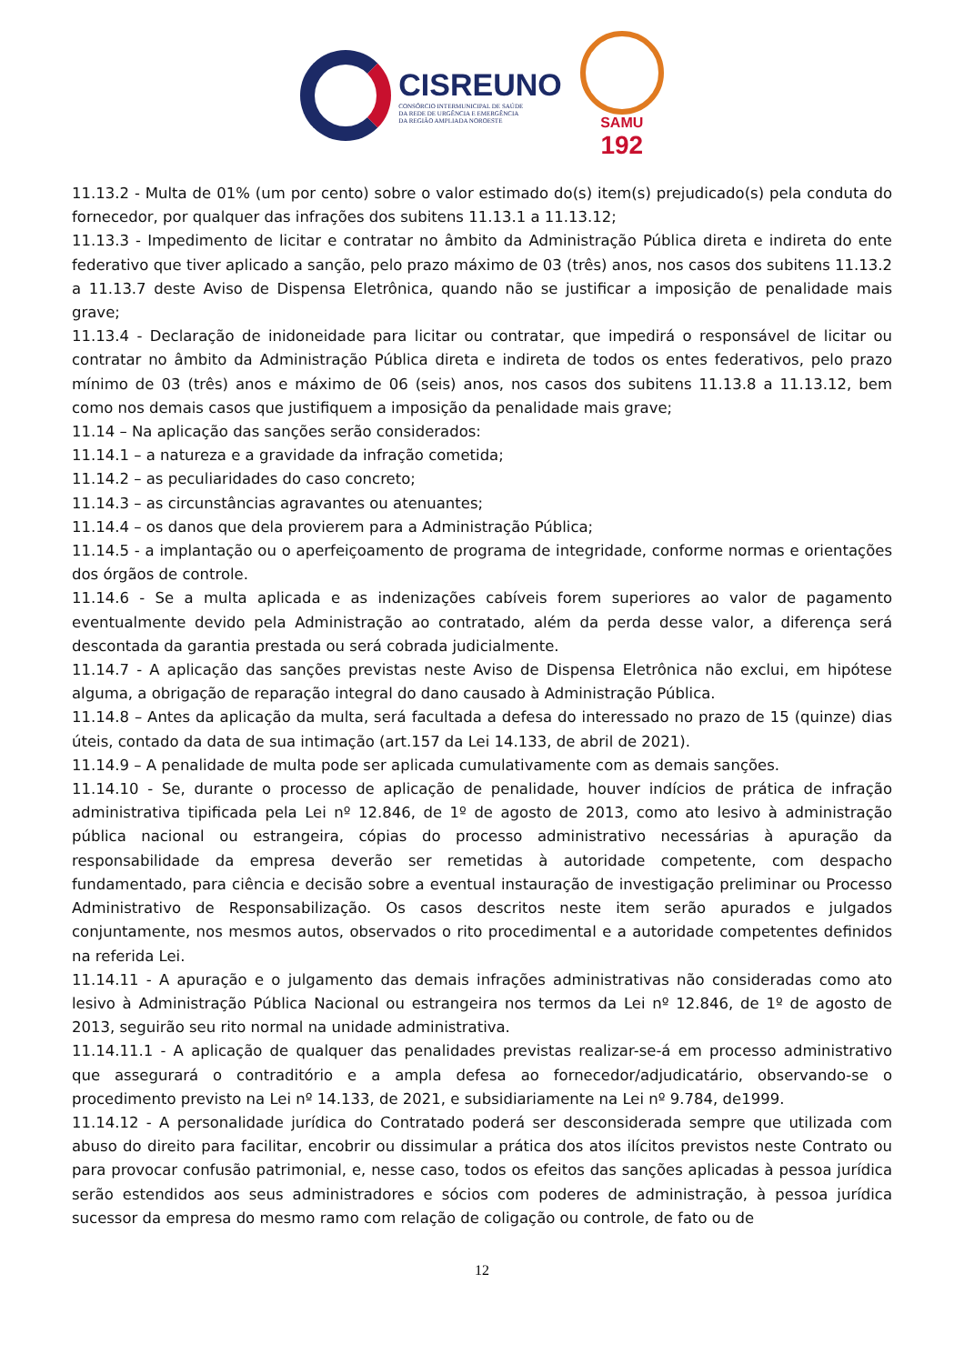CISREUNO
CONSÓRCIO INTERMUNICIPAL DE SAÚDE
DA REDE DE URGÊNCIA E EMERGÊNCIA
DA REGIÃO AMPLIADA NOROESTE
SAMU
192
11.13.2 - Multa de 01% (um por cento) sobre o valor estimado do(s) item(s) prejudicado(s) pela conduta do fornecedor, por qualquer das infrações dos subitens 11.13.1 a 11.13.12;
11.13.3 - Impedimento de licitar e contratar no âmbito da Administração Pública direta e indireta do ente federativo que tiver aplicado a sanção, pelo prazo máximo de 03 (três) anos, nos casos dos subitens 11.13.2 a 11.13.7 deste Aviso de Dispensa Eletrônica, quando não se justificar a imposição de penalidade mais grave;
11.13.4 - Declaração de inidoneidade para licitar ou contratar, que impedirá o responsável de licitar ou contratar no âmbito da Administração Pública direta e indireta de todos os entes federativos, pelo prazo mínimo de 03 (três) anos e máximo de 06 (seis) anos, nos casos dos subitens 11.13.8 a 11.13.12, bem como nos demais casos que justifiquem a imposição da penalidade mais grave;
11.14 – Na aplicação das sanções serão considerados:
11.14.1 – a natureza e a gravidade da infração cometida;
11.14.2 – as peculiaridades do caso concreto;
11.14.3 – as circunstâncias agravantes ou atenuantes;
11.14.4 – os danos que dela provierem para a Administração Pública;
11.14.5 - a implantação ou o aperfeiçoamento de programa de integridade, conforme normas e orientações dos órgãos de controle.
11.14.6 - Se a multa aplicada e as indenizações cabíveis forem superiores ao valor de pagamento eventualmente devido pela Administração ao contratado, além da perda desse valor, a diferença será descontada da garantia prestada ou será cobrada judicialmente.
11.14.7 - A aplicação das sanções previstas neste Aviso de Dispensa Eletrônica não exclui, em hipótese alguma, a obrigação de reparação integral do dano causado à Administração Pública.
11.14.8 – Antes da aplicação da multa, será facultada a defesa do interessado no prazo de 15 (quinze) dias úteis, contado da data de sua intimação (art.157 da Lei 14.133, de abril de 2021).
11.14.9 – A penalidade de multa pode ser aplicada cumulativamente com as demais sanções.
11.14.10 - Se, durante o processo de aplicação de penalidade, houver indícios de prática de infração administrativa tipificada pela Lei nº 12.846, de 1º de agosto de 2013, como ato lesivo à administração pública nacional ou estrangeira, cópias do processo administrativo necessárias à apuração da responsabilidade da empresa deverão ser remetidas à autoridade competente, com despacho fundamentado, para ciência e decisão sobre a eventual instauração de investigação preliminar ou Processo Administrativo de Responsabilização. Os casos descritos neste item serão apurados e julgados conjuntamente, nos mesmos autos, observados o rito procedimental e a autoridade competentes definidos na referida Lei.
11.14.11 - A apuração e o julgamento das demais infrações administrativas não consideradas como ato lesivo à Administração Pública Nacional ou estrangeira nos termos da Lei nº 12.846, de 1º de agosto de 2013, seguirão seu rito normal na unidade administrativa.
11.14.11.1 - A aplicação de qualquer das penalidades previstas realizar-se-á em processo administrativo que assegurará o contraditório e a ampla defesa ao fornecedor/adjudicatário, observando-se o procedimento previsto na Lei nº 14.133, de 2021, e subsidiariamente na Lei nº 9.784, de1999.
11.14.12 - A personalidade jurídica do Contratado poderá ser desconsiderada sempre que utilizada com abuso do direito para facilitar, encobrir ou dissimular a prática dos atos ilícitos previstos neste Contrato ou para provocar confusão patrimonial, e, nesse caso, todos os efeitos das sanções aplicadas à pessoa jurídica serão estendidos aos seus administradores e sócios com poderes de administração, à pessoa jurídica sucessor da empresa do mesmo ramo com relação de coligação ou controle, de fato ou de
12